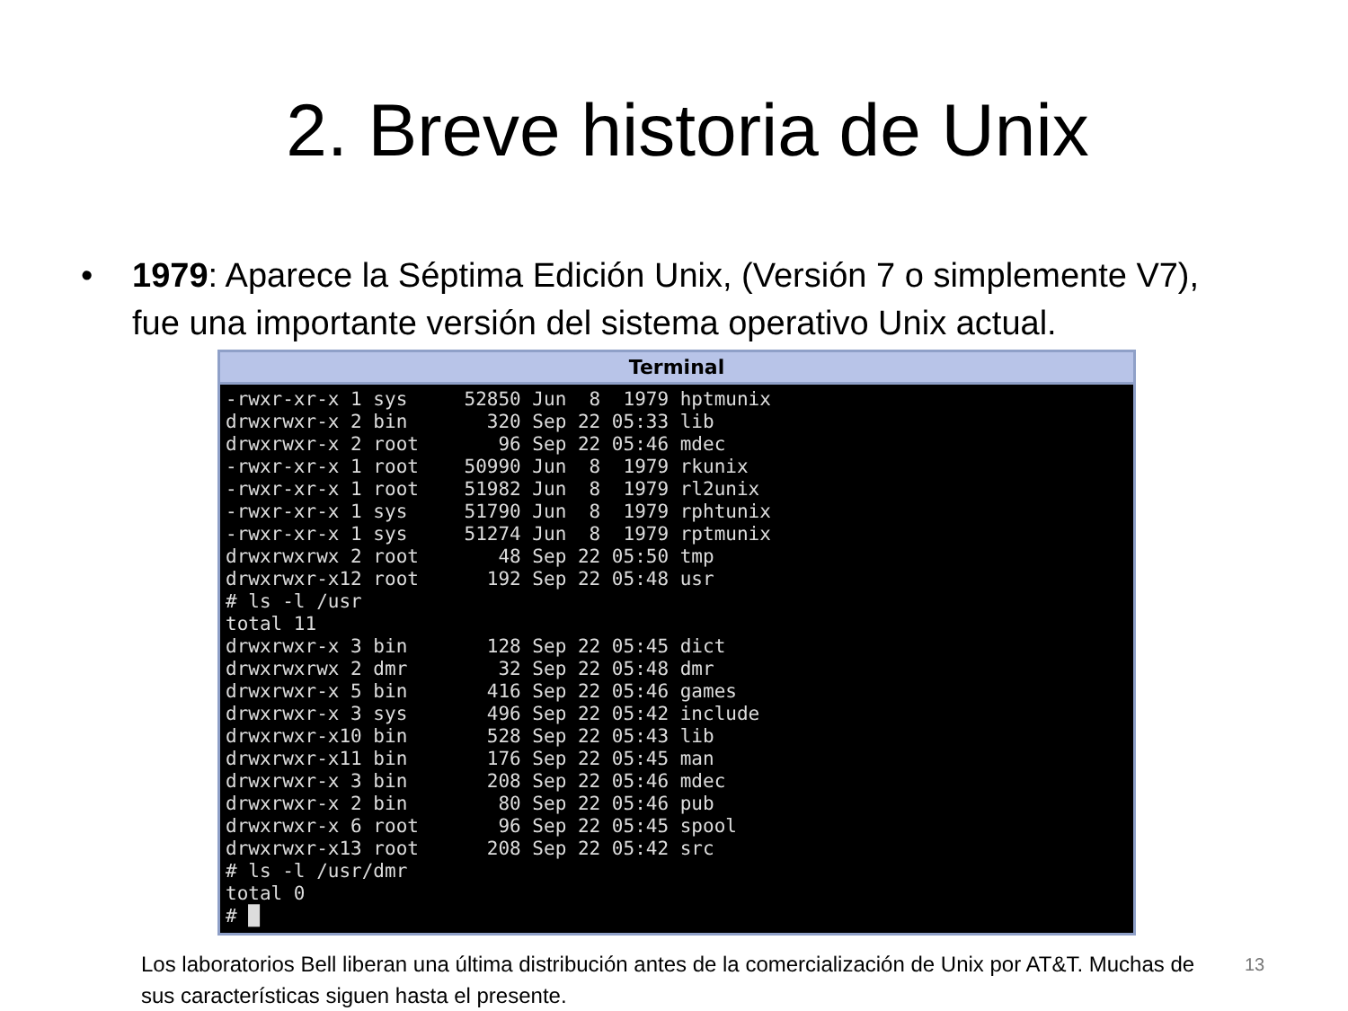2. Breve historia de Unix
• 1979: Aparece la Séptima Edición Unix, (Versión 7 o simplemente V7), fue una importante versión del sistema operativo Unix actual.
Terminal
-rwxr-xr-x 1 sys     52850 Jun  8  1979 hptmunix
drwxrwxr-x 2 bin       320 Sep 22 05:33 lib
drwxrwxr-x 2 root       96 Sep 22 05:46 mdec
-rwxr-xr-x 1 root    50990 Jun  8  1979 rkunix
-rwxr-xr-x 1 root    51982 Jun  8  1979 rl2unix
-rwxr-xr-x 1 sys     51790 Jun  8  1979 rphtunix
-rwxr-xr-x 1 sys     51274 Jun  8  1979 rptmunix
drwxrwxrwx 2 root       48 Sep 22 05:50 tmp
drwxrwxr-x12 root      192 Sep 22 05:48 usr
# ls -l /usr
total 11
drwxrwxr-x 3 bin       128 Sep 22 05:45 dict
drwxrwxrwx 2 dmr        32 Sep 22 05:48 dmr
drwxrwxr-x 5 bin       416 Sep 22 05:46 games
drwxrwxr-x 3 sys       496 Sep 22 05:42 include
drwxrwxr-x10 bin       528 Sep 22 05:43 lib
drwxrwxr-x11 bin       176 Sep 22 05:45 man
drwxrwxr-x 3 bin       208 Sep 22 05:46 mdec
drwxrwxr-x 2 bin        80 Sep 22 05:46 pub
drwxrwxr-x 6 root       96 Sep 22 05:45 spool
drwxrwxr-x13 root      208 Sep 22 05:42 src
# ls -l /usr/dmr
total 0
# █
Los laboratorios Bell liberan una última distribución antes de la comercialización de Unix por AT&T. Muchas de sus características siguen hasta el presente.
13